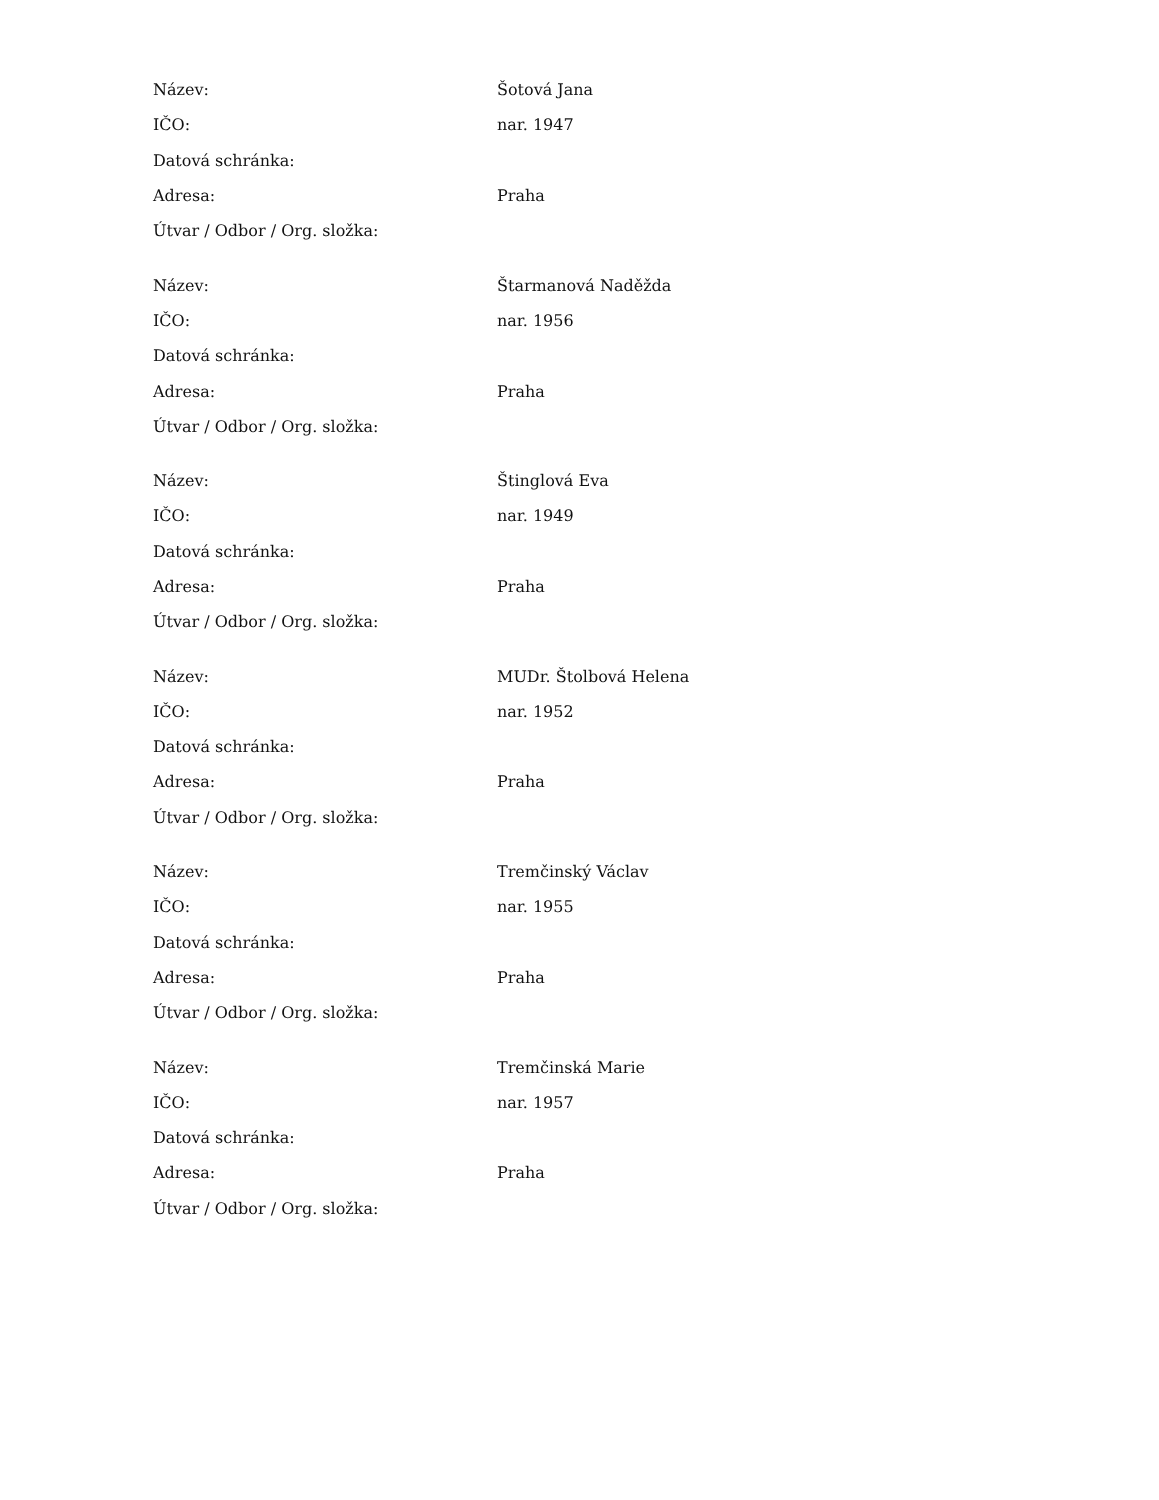| Název: | Šotová Jana |
| IČO: | nar. 1947 |
| Datová schránka: | |
| Adresa: | Praha |
| Útvar / Odbor / Org. složka: | |
| Název: | Štarmanová Naděžda |
| IČO: | nar. 1956 |
| Datová schránka: | |
| Adresa: | Praha |
| Útvar / Odbor / Org. složka: | |
| Název: | Štinglová Eva |
| IČO: | nar. 1949 |
| Datová schránka: | |
| Adresa: | Praha |
| Útvar / Odbor / Org. složka: | |
| Název: | MUDr. Štolbová Helena |
| IČO: | nar. 1952 |
| Datová schránka: | |
| Adresa: | Praha |
| Útvar / Odbor / Org. složka: | |
| Název: | Tremčinský Václav |
| IČO: | nar. 1955 |
| Datová schránka: | |
| Adresa: | Praha |
| Útvar / Odbor / Org. složka: | |
| Název: | Tremčinská Marie |
| IČO: | nar. 1957 |
| Datová schránka: | |
| Adresa: | Praha |
| Útvar / Odbor / Org. složka: | |